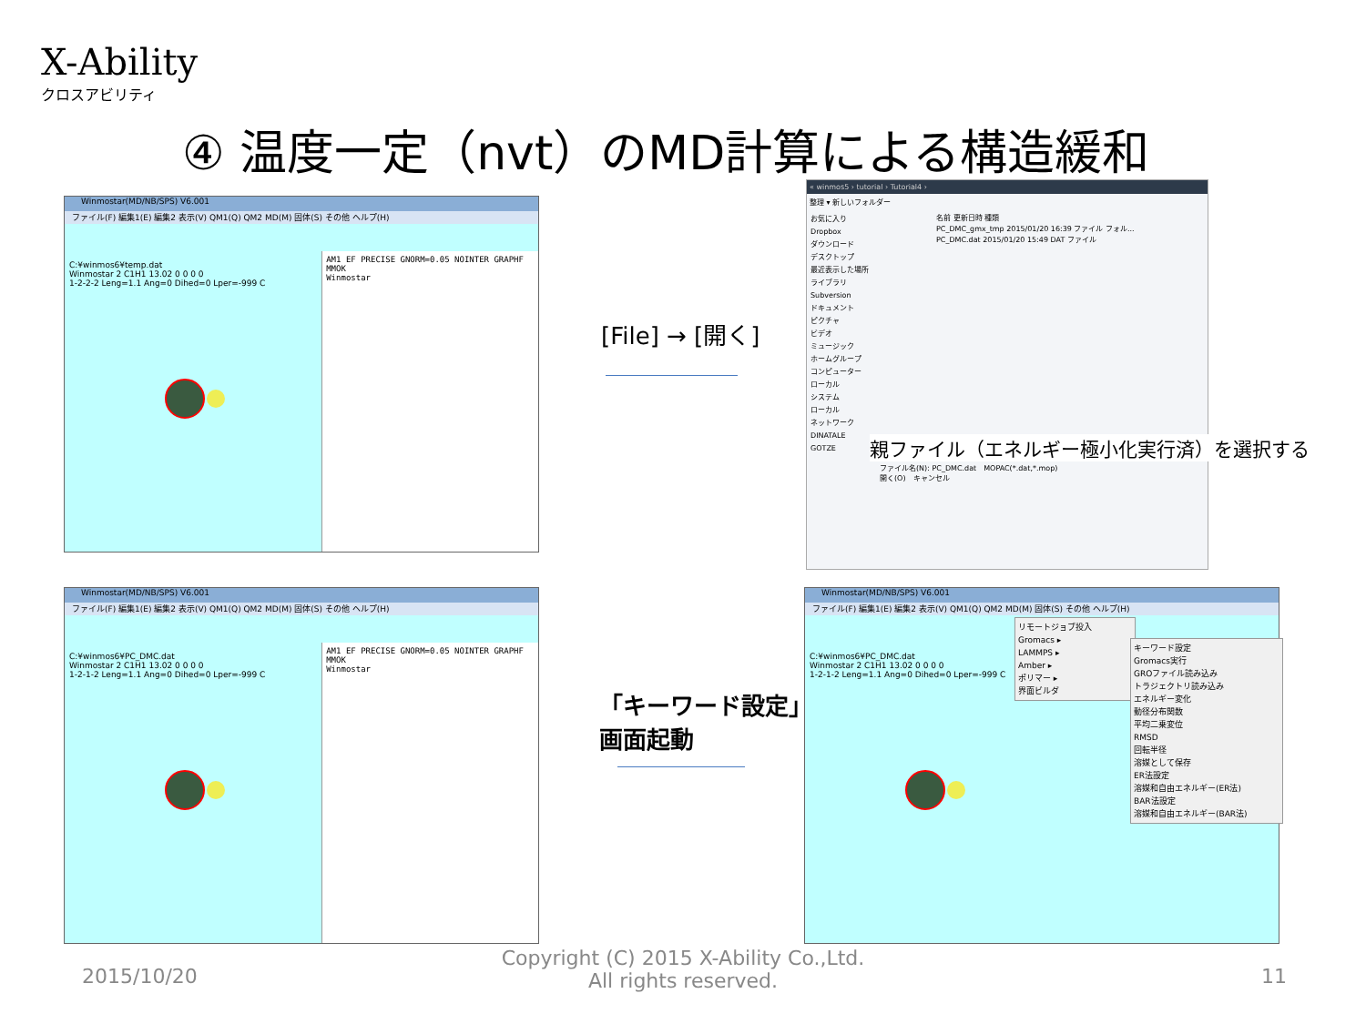X-Ability
クロスアビリティ
④ 温度一定（nvt）のMD計算による構造緩和
Winmostar(MD/NB/SPS) V6.001
ファイル(F) 編集1(E) 編集2 表示(V) QM1(Q) QM2 MD(M) 固体(S) その他 ヘルプ(H)
C:¥winmos6¥temp.dat
Winmostar 2 C1H1 13.02 0 0 0 0
1-2-2-2 Leng=1.1 Ang=0 Dihed=0 Lper=-999 C
AM1 EF PRECISE GNORM=0.05 NOINTER GRAPHF MMOK
Winmostar
[File] → [開く]
« winmos5 › tutorial › Tutorial4 ›
整理 ▾ 新しいフォルダー
お気に入り
Dropbox
ダウンロード
デスクトップ
最近表示した場所
ライブラリ
Subversion
ドキュメント
ピクチャ
ビデオ
ミュージック
ホームグループ
コンピューター
ローカル
システム
ローカル
ネットワーク
DINATALE
GOTZE
名前 更新日時 種類
PC_DMC_gmx_tmp 2015/01/20 16:39 ファイル フォル...
PC_DMC.dat 2015/01/20 15:49 DAT ファイル
ファイル名(N): PC_DMC.dat　MOPAC(*.dat,*.mop)
開く(O)　キャンセル
親ファイル（エネルギー極小化実行済）を選択する
Winmostar(MD/NB/SPS) V6.001
ファイル(F) 編集1(E) 編集2 表示(V) QM1(Q) QM2 MD(M) 固体(S) その他 ヘルプ(H)
C:¥winmos6¥PC_DMC.dat
Winmostar 2 C1H1 13.02 0 0 0 0
1-2-1-2 Leng=1.1 Ang=0 Dihed=0 Lper=-999 C
AM1 EF PRECISE GNORM=0.05 NOINTER GRAPHF MMOK
Winmostar
「キーワード設定」
画面起動
Winmostar(MD/NB/SPS) V6.001
ファイル(F) 編集1(E) 編集2 表示(V) QM1(Q) QM2 MD(M) 固体(S) その他 ヘルプ(H)
C:¥winmos6¥PC_DMC.dat
Winmostar 2 C1H1 13.02 0 0 0 0
1-2-1-2 Leng=1.1 Ang=0 Dihed=0 Lper=-999 C
リモートジョブ投入
Gromacs ▸
LAMMPS ▸
Amber ▸
ポリマー ▸
界面ビルダ
キーワード設定
Gromacs実行
GROファイル読み込み
トラジェクトリ読み込み
エネルギー変化
動径分布関数
平均二乗変位
RMSD
回転半径
溶媒として保存
ER法設定
溶媒和自由エネルギー(ER法)
BAR法設定
溶媒和自由エネルギー(BAR法)
2015/10/20
Copyright (C) 2015 X-Ability Co.,Ltd. All rights reserved.
11